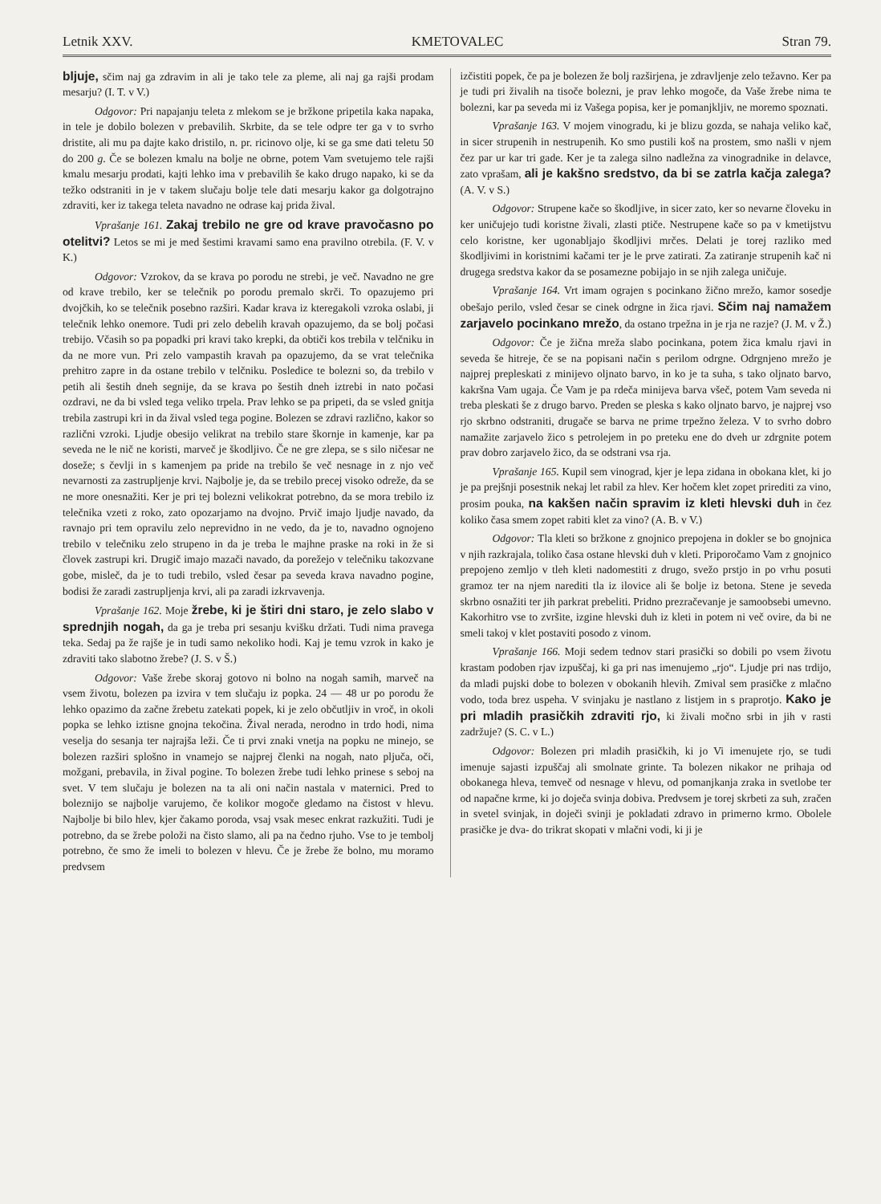Letnik XXV. KMETOVALEC Stran 79.
bljuje, sčim naj ga zdravim in ali je tako tele za pleme, ali naj ga rajši prodam mesarju? (I. T. v V.)
Odgovor: Pri napajanju teleta z mlekom se je bržkone pripetila kaka napaka, in tele je dobilo bolezen v prebavilih. Skrbite, da se tele odpre ter ga v to svrho dristite, ali mu pa dajte kako dristilo, n. pr. ricinovo olje, ki se ga sme dati teletu 50 do 200 g. Če se bolezen kmalu na bolje ne obrne, potem Vam svetujemo tele rajši kmalu mesarju prodati, kajti lehko ima v prebavilih še kako drugo napako, ki se da težko odstraniti in je v takem slučaju bolje tele dati mesarju kakor ga dolgotrajno zdraviti, ker iz takega teleta navadno ne odrase kaj prida žival.
Vprašanje 161. Zakaj trebilo ne gre od krave pravočasno po otelitvi? Letos se mi je med šestimi kravami samo ena pravilno otrebila. (F. V. v K.)
Odgovor: Vzrokov, da se krava po porodu ne strebi, je več. Navadno ne gre od krave trebilo, ker se telečnik po porodu premalo skrči. To opazujemo pri dvojčkih, ko se telečnik posebno razširi. Kadar krava iz kteregakoli vzroka oslabi, ji telečnik lehko onemore. Tudi pri zelo debelih kravah opazujemo, da se bolj počasi trebijo. Včasih so pa popadki pri kravi tako krepki, da obtiči kos trebila v telčniku in da ne more vun. Pri zelo vampastih kravah pa opazujemo, da se vrat telečnika prehitro zapre in da ostane trebilo v telčniku. Posledice te bolezni so, da trebilo v petih ali šestih dneh segnije, da se krava po šestih dneh iztrebi in nato počasi ozdravi, ne da bi vsled tega veliko trpela. Prav lehko se pa pripeti, da se vsled gnitja trebila zastrupi kri in da žival vsled tega pogine. Bolezen se zdravi različno, kakor so različni vzroki. Ljudje obesijo velikrat na trebilo stare škornje in kamenje, kar pa seveda ne le nič ne koristi, marveč je škodljivo. Če ne gre zlepa, se s silo ničesar ne doseže; s čevlji in s kamenjem pa pride na trebilo še več nesnage in z njo več nevarnosti za zastrupljenje krvi. Najbolje je, da se trebilo precej visoko odreže, da se ne more onesnažiti. Ker je pri tej bolezni velikokrat potrebno, da se mora trebilo iz telečnika vzeti z roko, zato opozarjamo na dvojno. Prvič imajo ljudje navado, da ravnajo pri tem opravilu zelo neprevidno in ne vedo, da je to, navadno ognojeno trebilo v telečniku zelo strupeno in da je treba le majhne praske na roki in že si človek zastrupi kri. Drugič imajo mazači navado, da porežejo v telečniku takozvane gobe, misleč, da je to tudi trebilo, vsled česar pa seveda krava navadno pogine, bodisi že zaradi zastrupljenja krvi, ali pa zaradi izkrvavenja.
Vprašanje 162. Moje žrebe, ki je štiri dni staro, je zelo slabo v sprednjih nogah, da ga je treba pri sesanju kvišku držati. Tudi nima pravega teka. Sedaj pa že rajše je in tudi samo nekoliko hodi. Kaj je temu vzrok in kako je zdraviti tako slabotno žrebe? (J. S. v Š.)
Odgovor: Vaše žrebe skoraj gotovo ni bolno na nogah samih, marveč na vsem životu, bolezen pa izvira v tem slučaju iz popka. 24 — 48 ur po porodu že lehko opazimo da začne žrebetu zatekati popek, ki je zelo občutljiv in vroč, in okoli popka se lehko iztisne gnojna tekočina. Žival nerada, nerodno in trdo hodi, nima veselja do sesanja ter najrajša leži. Če ti prvi znaki vnetja na popku ne minejo, se bolezen razširi splošno in vnamejo se najprej členki na nogah, nato pljuča, oči, možgani, prebavila, in žival pogine. To bolezen žrebe tudi lehko prinese s seboj na svet. V tem slučaju je bolezen na ta ali oni način nastala v maternici. Pred to boleznijo se najbolje varujemo, če kolikor mogoče gledamo na čistost v hlevu. Najbolje bi bilo hlev, kjer čakamo poroda, vsaj vsak mesec enkrat razkužiti. Tudi je potrebno, da se žrebe položi na čisto slamo, ali pa na čedno rjuho. Vse to je tembolj potrebno, če smo že imeli to bolezen v hlevu. Če je žrebe že bolno, mu moramo predvsem
izčistiti popek, če pa je bolezen že bolj razširjena, je zdravljenje zelo težavno. Ker pa je tudi pri živalih na tisoče bolezni, je prav lehko mogoče, da Vaše žrebe nima te bolezni, kar pa seveda mi iz Vašega popisa, ker je pomanjkljiv, ne moremo spoznati.
Vprašanje 163. V mojem vinogradu, ki je blizu gozda, se nahaja veliko kač, in sicer strupenih in nestrupenih. Ko smo pustili koš na prostem, smo našli v njem čez par ur kar tri gade. Ker je ta zalega silno nadležna za vinogradnike in delavce, zato vprašam, ali je kakšno sredstvo, da bi se zatrla kačja zalega? (A. V. v S.)
Odgovor: Strupene kače so škodljive, in sicer zato, ker so nevarne človeku in ker uničujejo tudi koristne živali, zlasti ptiče. Nestrupene kače so pa v kmetijstvu celo koristne, ker ugonabljajo škodljivi mrčes. Delati je torej razliko med škodljivimi in koristnimi kačami ter je le prve zatirati. Za zatiranje strupenih kač ni drugega sredstva kakor da se posamezne pobijajo in se njih zalega uničuje.
Vprašanje 164. Vrt imam ograjen s pocinkano žično mrežo, kamor sosedje obešajo perilo, vsled česar se cinek odrgne in žica rjavi. Sčim naj namažem zarjavelo pocinkano mrežo, da ostano trpežna in je rja ne razje? (J. M. v Ž.)
Odgovor: Če je žična mreža slabo pocinkana, potem žica kmalu rjavi in seveda še hitreje, če se na popisani način s perilom odrgne. Odrgnjeno mrežo je najprej prepleskati z minijevo oljnato barvo, in ko je ta suha, s tako oljnato barvo, kakršna Vam ugaja. Če Vam je pa rdeča minijeva barva všeč, potem Vam seveda ni treba pleskati še z drugo barvo. Preden se pleska s kako oljnato barvo, je najprej vso rjo skrbno odstraniti, drugače se barva ne prime trpežno železa. V to svrho dobro namažite zarjavelo žico s petrolejem in po preteku ene do dveh ur zdrgnite potem prav dobro zarjavelo žico, da se odstrani vsa rja.
Vprašanje 165. Kupil sem vinograd, kjer je lepa zidana in obokana klet, ki jo je pa prejšnji posestnik nekaj let rabil za hlev. Ker hočem klet zopet prirediti za vino, prosim pouka, na kakšen način spravim iz kleti hlevski duh in čez koliko časa smem zopet rabiti klet za vino? (A. B. v V.)
Odgovor: Tla kleti so bržkone z gnojnico prepojena in dokler se bo gnojnica v njih razkrajala, toliko časa ostane hlevski duh v kleti. Priporočamo Vam z gnojnico prepojeno zemljo v tleh kleti nadomestiti z drugo, svežo prstjo in po vrhu posuti gramoz ter na njem narediti tla iz ilovice ali še bolje iz betona. Stene je seveda skrbno osnažiti ter jih parkrat prebeliti. Pridno prezračevanje je samoobsebi umevno. Kakorhitro vse to zvršite, izgine hlevski duh iz kleti in potem ni več ovire, da bi ne smeli takoj v klet postaviti posodo z vinom.
Vprašanje 166. Moji sedem tednov stari prasički so dobili po vsem životu krastam podoben rjav izpuščaj, ki ga pri nas imenujemo „rjo“. Ljudje pri nas trdijo, da mladi pujski dobe to bolezen v obokanih hlevih. Zmival sem prasičke z mlačno vodo, toda brez uspeha. V svinjaku je nastlano z listjem in s praprotjo. Kako je pri mladih prasičkih zdraviti rjo, ki živali močno srbi in jih v rasti zadržuje? (S. C. v L.)
Odgovor: Bolezen pri mladih prasičkih, ki jo Vi imenujete rjo, se tudi imenuje sajasti izpuščaj ali smolnate grinte. Ta bolezen nikakor ne prihaja od obokanega hleva, temveč od nesnage v hlevu, od pomanjkanja zraka in svetlobe ter od napačne krme, ki jo doječa svinja dobiva. Predvsem je torej skrbeti za suh, zračen in svetel svinjak, in doječi svinji je pokladati zdravo in primerno krmo. Obolele prasičke je dva- do trikrat skopati v mlačni vodi, ki ji je